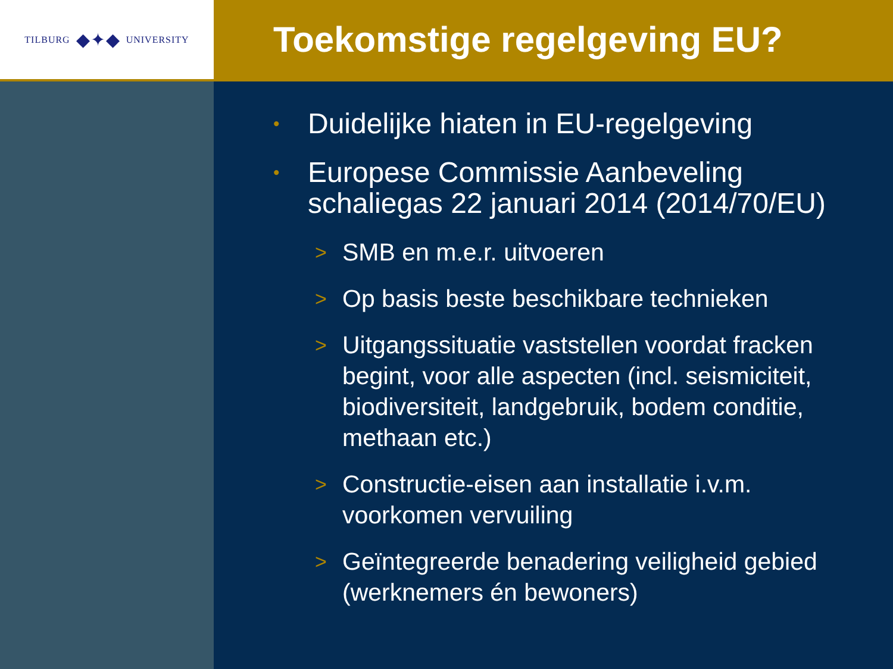TILBURG ◆✦◆ UNIVERSITY
Toekomstige regelgeving EU?
• Duidelijke hiaten in EU-regelgeving
• Europese Commissie Aanbeveling schaliegas 22 januari 2014 (2014/70/EU)
> SMB en m.e.r. uitvoeren
> Op basis beste beschikbare technieken
> Uitgangssituatie vaststellen voordat fracken begint, voor alle aspecten (incl. seismiciteit, biodiversiteit, landgebruik, bodem conditie, methaan etc.)
> Constructie-eisen aan installatie i.v.m. voorkomen vervuiling
> Geïntegreerde benadering veiligheid gebied (werknemers én bewoners)